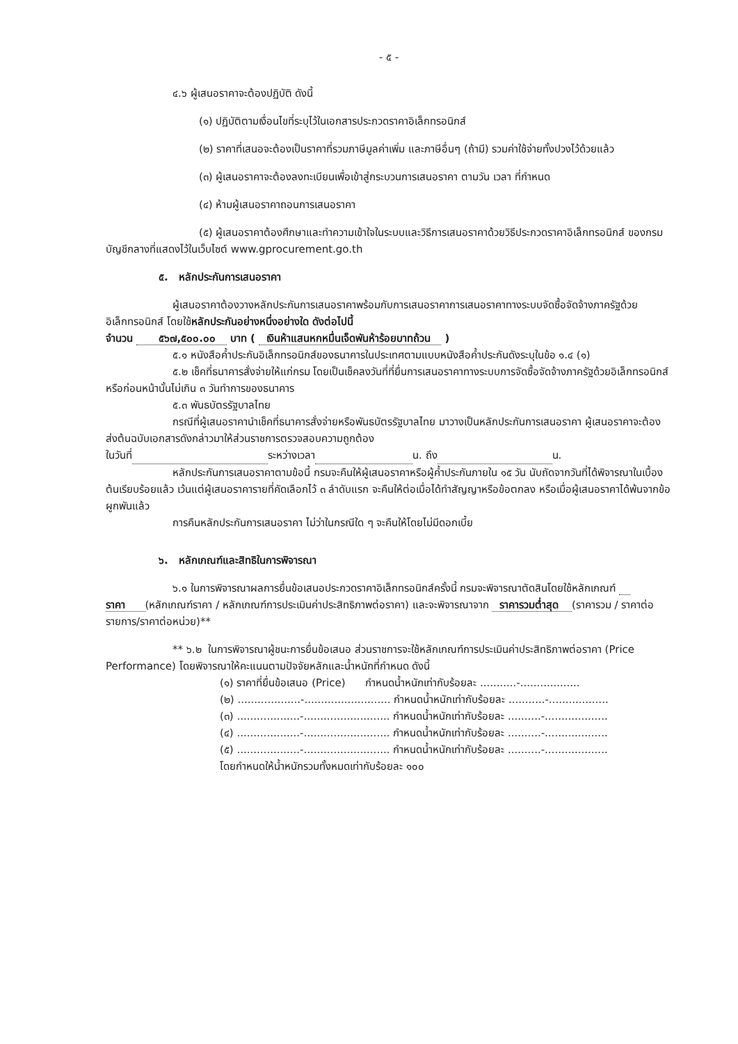- ๕ -
๔.๖ ผู้เสนอราคาจะต้องปฏิบัติ ดังนี้
(๑) ปฏิบัติตามเงื่อนไขที่ระบุไว้ในเอกสารประกวดราคาอิเล็กทรอนิกส์
(๒) ราคาที่เสนอจะต้องเป็นราคาที่รวมภาษีมูลค่าเพิ่ม และภาษีอื่นๆ (ถ้ามี) รวมค่าใช้จ่ายทั้งปวงไว้ด้วยแล้ว
(๓) ผู้เสนอราคาจะต้องลงทะเบียนเพื่อเข้าสู่กระบวนการเสนอราคา ตามวัน เวลา ที่กำหนด
(๔) ห้ามผู้เสนอราคาถอนการเสนอราคา
(๕) ผู้เสนอราคาต้องศึกษาและทำความเข้าใจในระบบและวิธีการเสนอราคาด้วยวิธีประกวดราคาอิเล็กทรอนิกส์ ของกรมบัญชีกลางที่แสดงไว้ในเว็บไซต์ www.gprocurement.go.th
๕. หลักประกันการเสนอราคา
ผู้เสนอราคาต้องวางหลักประกันการเสนอราคาพร้อมกับการเสนอราคาการเสนอราคาทางระบบจัดซื้อจัดจ้างภาครัฐด้วยอิเล็กทรอนิกส์ โดยใช้หลักประกันอย่างหนึ่งอย่างใด ดังต่อไปนี้
จำนวน ๕๖๗,๕๐๐.๐๐ บาท ( เงินห้าแสนหกหมื่นเจ็ดพันห้าร้อยบาทถ้วน )
๕.๑ หนังสือค้ำประกันอิเล็กทรอนิกส์ของธนาคารในประเทศตามแบบหนังสือค้ำประกันดังระบุในข้อ ๑.๔ (๑)
๕.๒ เช็คที่ธนาคารสั่งจ่ายให้แก่กรม โดยเป็นเช็คลงวันที่ที่ยื่นการเสนอราคาทางระบบการจัดซื้อจัดจ้างภาครัฐด้วยอิเล็กทรอนิกส์หรือก่อนหน้านั้นไม่เกิน ๓ วันทำการของธนาคาร
๕.๓ พันธบัตรรัฐบาลไทย
กรณีที่ผู้เสนอราคานำเช็คที่ธนาคารสั่งจ่ายหรือพันธบัตรรัฐบาลไทย มาวางเป็นหลักประกันการเสนอราคา ผู้เสนอราคาจะต้องส่งต้นฉบับเอกสารดังกล่าวมาให้ส่วนราชการตรวจสอบความถูกต้อง
ในวันที่ ระหว่างเวลา น. ถึง น.
หลักประกันการเสนอราคาตามข้อนี้ กรมจะคืนให้ผู้เสนอราคาหรือผู้ค้ำประกันภายใน ๑๕ วัน นับถัดจากวันที่ได้พิจารณาในเบื้องต้นเรียบร้อยแล้ว เว้นแต่ผู้เสนอราคารายที่คัดเลือกไว้ ๓ ลำดับแรก จะคืนให้ต่อเมื่อได้ทำสัญญาหรือข้อตกลง หรือเมื่อผู้เสนอราคาได้พ้นจากข้อผูกพันแล้ว
การคืนหลักประกันการเสนอราคา ไม่ว่าในกรณีใด ๆ จะคืนให้โดยไม่มีดอกเบี้ย
๖. หลักเกณฑ์และสิทธิในการพิจารณา
๖.๑ ในการพิจารณาผลการยื่นข้อเสนอประกวดราคาอิเล็กทรอนิกส์ครั้งนี้ กรมจะพิจารณาตัดสินโดยใช้หลักเกณฑ์ ราคา (หลักเกณฑ์ราคา / หลักเกณฑ์การประเมินค่าประสิทธิภาพต่อราคา) และจะพิจารณาจาก ราคารวมต่ำสุด (ราคารวม / ราคาต่อรายการ/ราคาต่อหน่วย)**
** ๖.๒ ในการพิจารณาผู้ชนะการยื่นข้อเสนอ ส่วนราชการจะใช้หลักเกณฑ์การประเมินค่าประสิทธิภาพต่อราคา (Price Performance) โดยพิจารณาให้คะแนนตามปัจจัยหลักและน้ำหนักที่กำหนด ดังนี้
(๑) ราคาที่ยื่นข้อเสนอ (Price) กำหนดน้ำหนักเท่ากับร้อยละ ...........-..................
(๒) ...................-.......................... กำหนดน้ำหนักเท่ากับร้อยละ ...........-..................
(๓) ...................-.......................... กำหนดน้ำหนักเท่ากับร้อยละ ..........-...................
(๔) ...................-.......................... กำหนดน้ำหนักเท่ากับร้อยละ ..........-...................
(๕) ...................-.......................... กำหนดน้ำหนักเท่ากับร้อยละ ..........-...................
โดยกำหนดให้น้ำหนักรวมทั้งหมดเท่ากับร้อยละ ๑๐๐